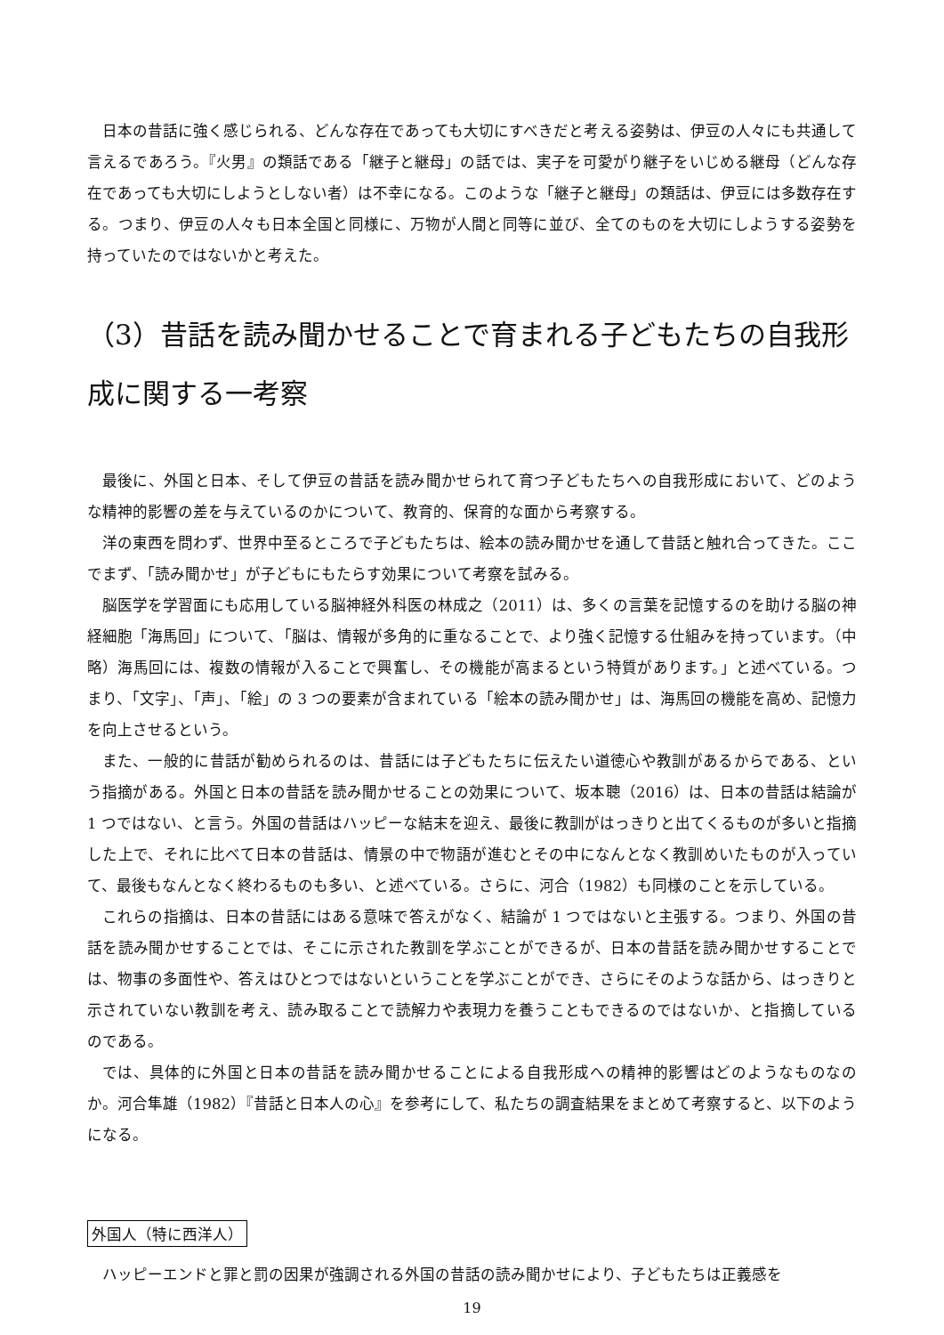日本の昔話に強く感じられる、どんな存在であっても大切にすべきだと考える姿勢は、伊豆の人々にも共通して言えるであろう。『火男』の類話である「継子と継母」の話では、実子を可愛がり継子をいじめる継母（どんな存在であっても大切にしようとしない者）は不幸になる。このような「継子と継母」の類話は、伊豆には多数存在する。つまり、伊豆の人々も日本全国と同様に、万物が人間と同等に並び、全てのものを大切にしようする姿勢を持っていたのではないかと考えた。
（3）昔話を読み聞かせることで育まれる子どもたちの自我形成に関する一考察
最後に、外国と日本、そして伊豆の昔話を読み聞かせられて育つ子どもたちへの自我形成において、どのような精神的影響の差を与えているのかについて、教育的、保育的な面から考察する。
洋の東西を問わず、世界中至るところで子どもたちは、絵本の読み聞かせを通して昔話と触れ合ってきた。ここでまず、「読み聞かせ」が子どもにもたらす効果について考察を試みる。
脳医学を学習面にも応用している脳神経外科医の林成之（2011）は、多くの言葉を記憶するのを助ける脳の神経細胞「海馬回」について、「脳は、情報が多角的に重なることで、より強く記憶する仕組みを持っています。（中略）海馬回には、複数の情報が入ることで興奮し、その機能が高まるという特質があります。」と述べている。つまり、「文字」、「声」、「絵」の 3 つの要素が含まれている「絵本の読み聞かせ」は、海馬回の機能を高め、記憶力を向上させるという。
また、一般的に昔話が勧められるのは、昔話には子どもたちに伝えたい道徳心や教訓があるからである、という指摘がある。外国と日本の昔話を読み聞かせることの効果について、坂本聰（2016）は、日本の昔話は結論が 1 つではない、と言う。外国の昔話はハッピーな結末を迎え、最後に教訓がはっきりと出てくるものが多いと指摘した上で、それに比べて日本の昔話は、情景の中で物語が進むとその中になんとなく教訓めいたものが入っていて、最後もなんとなく終わるものも多い、と述べている。さらに、河合（1982）も同様のことを示している。
これらの指摘は、日本の昔話にはある意味で答えがなく、結論が 1 つではないと主張する。つまり、外国の昔話を読み聞かせすることでは、そこに示された教訓を学ぶことができるが、日本の昔話を読み聞かせすることでは、物事の多面性や、答えはひとつではないということを学ぶことができ、さらにそのような話から、はっきりと示されていない教訓を考え、読み取ることで読解力や表現力を養うこともできるのではないか、と指摘しているのである。
では、具体的に外国と日本の昔話を読み聞かせることによる自我形成への精神的影響はどのようなものなのか。河合隼雄（1982）『昔話と日本人の心』を参考にして、私たちの調査結果をまとめて考察すると、以下のようになる。
外国人（特に西洋人）
ハッピーエンドと罪と罰の因果が強調される外国の昔話の読み聞かせにより、子どもたちは正義感を
19